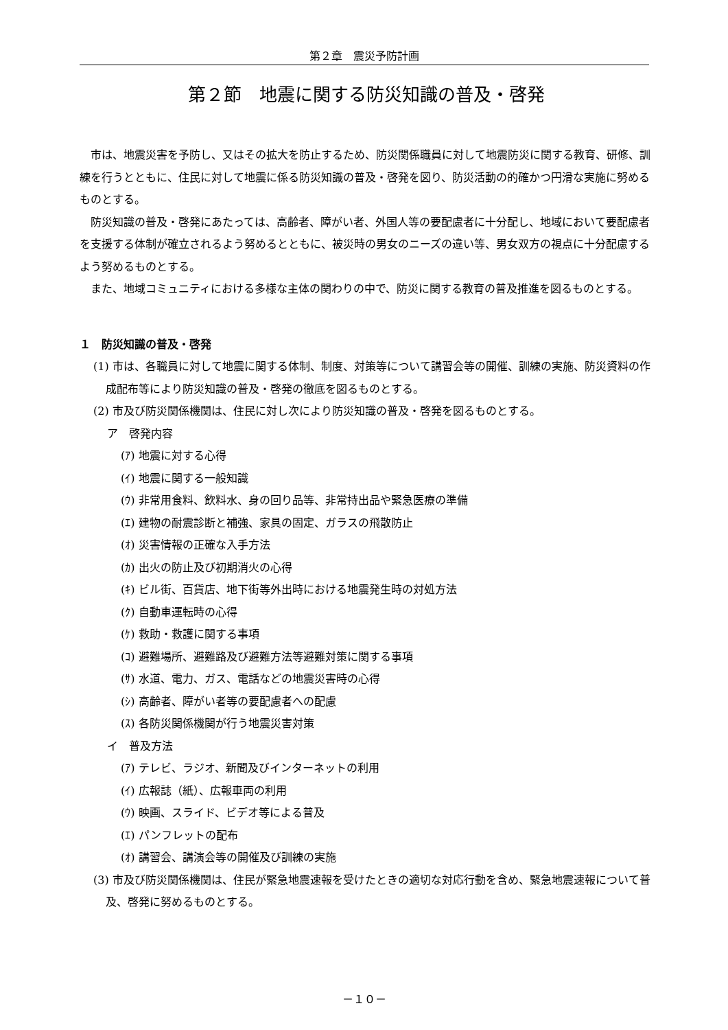第２章　震災予防計画
第２節　地震に関する防災知識の普及・啓発
市は、地震災害を予防し、又はその拡大を防止するため、防災関係職員に対して地震防災に関する教育、研修、訓練を行うとともに、住民に対して地震に係る防災知識の普及・啓発を図り、防災活動の的確かつ円滑な実施に努めるものとする。
防災知識の普及・啓発にあたっては、高齢者、障がい者、外国人等の要配慮者に十分配し、地域において要配慮者を支援する体制が確立されるよう努めるとともに、被災時の男女のニーズの違い等、男女双方の視点に十分配慮するよう努めるものとする。
また、地域コミュニティにおける多様な主体の関わりの中で、防災に関する教育の普及推進を図るものとする。
１　防災知識の普及・啓発
(1) 市は、各職員に対して地震に関する体制、制度、対策等について講習会等の開催、訓練の実施、防災資料の作成配布等により防災知識の普及・啓発の徹底を図るものとする。
(2) 市及び防災関係機関は、住民に対し次により防災知識の普及・啓発を図るものとする。
ア　啓発内容
(ｱ) 地震に対する心得
(ｲ) 地震に関する一般知識
(ｳ) 非常用食料、飲料水、身の回り品等、非常持出品や緊急医療の準備
(ｴ) 建物の耐震診断と補強、家具の固定、ガラスの飛散防止
(ｵ) 災害情報の正確な入手方法
(ｶ) 出火の防止及び初期消火の心得
(ｷ) ビル街、百貨店、地下街等外出時における地震発生時の対処方法
(ｸ) 自動車運転時の心得
(ｹ) 救助・救護に関する事項
(ｺ) 避難場所、避難路及び避難方法等避難対策に関する事項
(ｻ) 水道、電力、ガス、電話などの地震災害時の心得
(ｼ) 高齢者、障がい者等の要配慮者への配慮
(ｽ) 各防災関係機関が行う地震災害対策
イ　普及方法
(ｱ) テレビ、ラジオ、新聞及びインターネットの利用
(ｲ) 広報誌（紙）、広報車両の利用
(ｳ) 映画、スライド、ビデオ等による普及
(ｴ) パンフレットの配布
(ｵ) 講習会、講演会等の開催及び訓練の実施
(3) 市及び防災関係機関は、住民が緊急地震速報を受けたときの適切な対応行動を含め、緊急地震速報について普及、啓発に努めるものとする。
－１０－